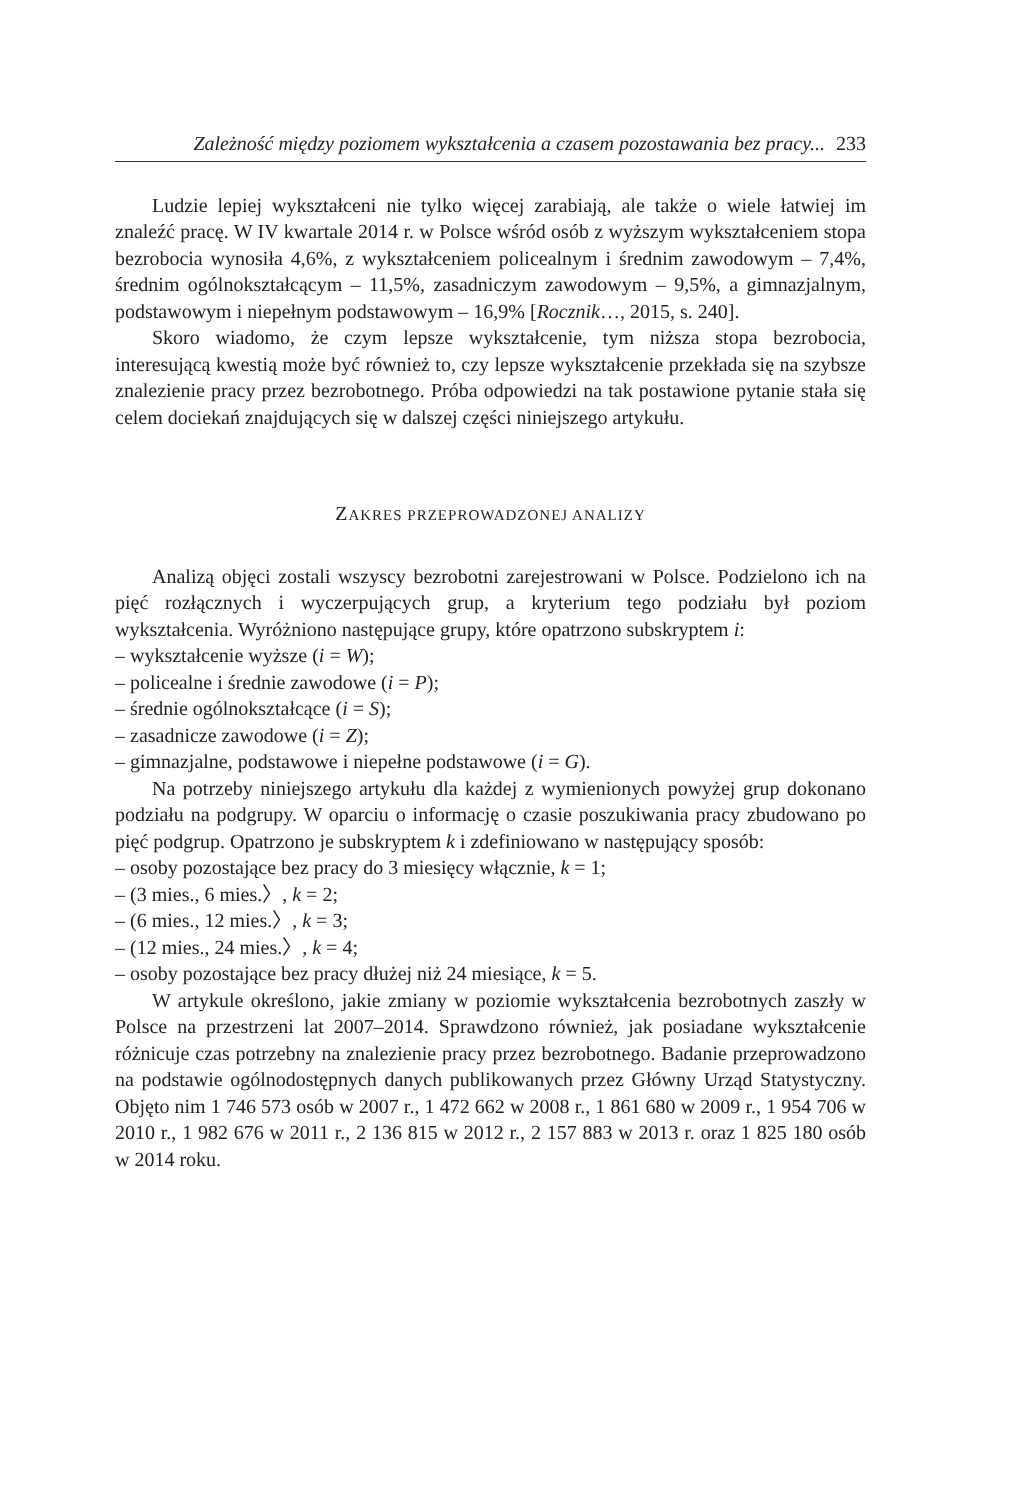Zależność między poziomem wykształcenia a czasem pozostawania bez pracy... 233
Ludzie lepiej wykształceni nie tylko więcej zarabiają, ale także o wiele łatwiej im znaleźć pracę. W IV kwartale 2014 r. w Polsce wśród osób z wyższym wykształceniem stopa bezrobocia wynosiła 4,6%, z wykształceniem policealnym i średnim zawodowym – 7,4%, średnim ogólnokształcącym – 11,5%, zasadniczym zawodowym – 9,5%, a gimnazjalnym, podstawowym i niepełnym podstawowym – 16,9% [Rocznik…, 2015, s. 240].
Skoro wiadomo, że czym lepsze wykształcenie, tym niższa stopa bezrobocia, interesującą kwestią może być również to, czy lepsze wykształcenie przekłada się na szybsze znalezienie pracy przez bezrobotnego. Próba odpowiedzi na tak postawione pytanie stała się celem dociekań znajdujących się w dalszej części niniejszego artykułu.
ZAKRES PRZEPROWADZONEJ ANALIZY
Analizą objęci zostali wszyscy bezrobotni zarejestrowani w Polsce. Podzielono ich na pięć rozłącznych i wyczerpujących grup, a kryterium tego podziału był poziom wykształcenia. Wyróżniono następujące grupy, które opatrzono subskryptem i:
– wykształcenie wyższe (i = W);
– policealne i średnie zawodowe (i = P);
– średnie ogólnokształcące (i = S);
– zasadnicze zawodowe (i = Z);
– gimnazjalne, podstawowe i niepełne podstawowe (i = G).
Na potrzeby niniejszego artykułu dla każdej z wymienionych powyżej grup dokonano podziału na podgrupy. W oparciu o informację o czasie poszukiwania pracy zbudowano po pięć podgrup. Opatrzono je subskryptem k i zdefiniowano w następujący sposób:
– osoby pozostające bez pracy do 3 miesięcy włącznie, k = 1;
– (3 mies., 6 mies.〉, k = 2;
– (6 mies., 12 mies.〉, k = 3;
– (12 mies., 24 mies.〉, k = 4;
– osoby pozostające bez pracy dłużej niż 24 miesiące, k = 5.
W artykule określono, jakie zmiany w poziomie wykształcenia bezrobotnych zaszły w Polsce na przestrzeni lat 2007–2014. Sprawdzono również, jak posiadane wykształcenie różnicuje czas potrzebny na znalezienie pracy przez bezrobotnego. Badanie przeprowadzono na podstawie ogólnodostępnych danych publikowanych przez Główny Urząd Statystyczny. Objęto nim 1 746 573 osób w 2007 r., 1 472 662 w 2008 r., 1 861 680 w 2009 r., 1 954 706 w 2010 r., 1 982 676 w 2011 r., 2 136 815 w 2012 r., 2 157 883 w 2013 r. oraz 1 825 180 osób w 2014 roku.